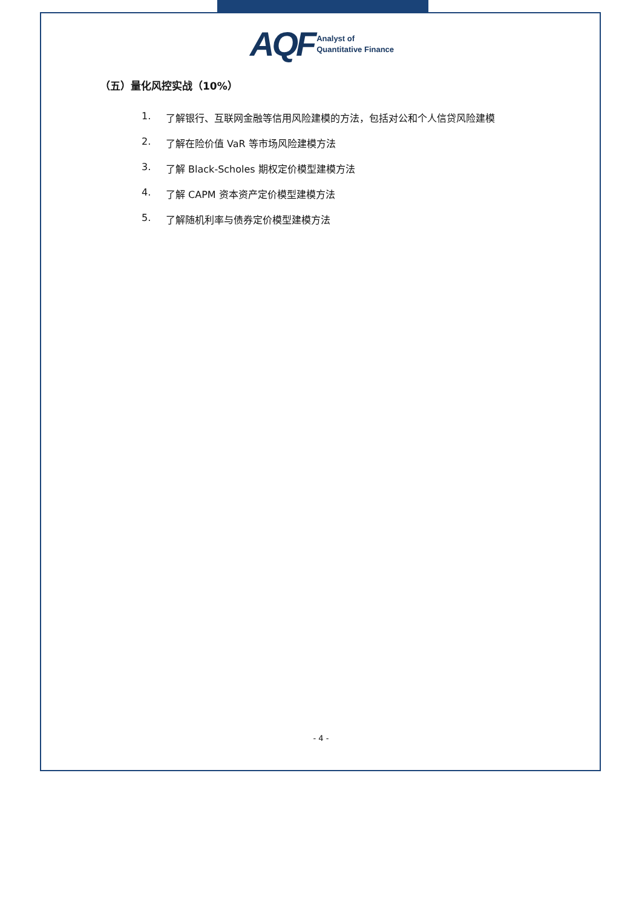AQF
Analyst of
Quantitative Finance
（五）量化风控实战（10%）
1. 了解银行、互联网金融等信用风险建模的方法，包括对公和个人信贷风险建模
2. 了解在险价值 VaR 等市场风险建模方法
3. 了解 Black-Scholes 期权定价模型建模方法
4. 了解 CAPM 资本资产定价模型建模方法
5. 了解随机利率与债券定价模型建模方法
- 4 -